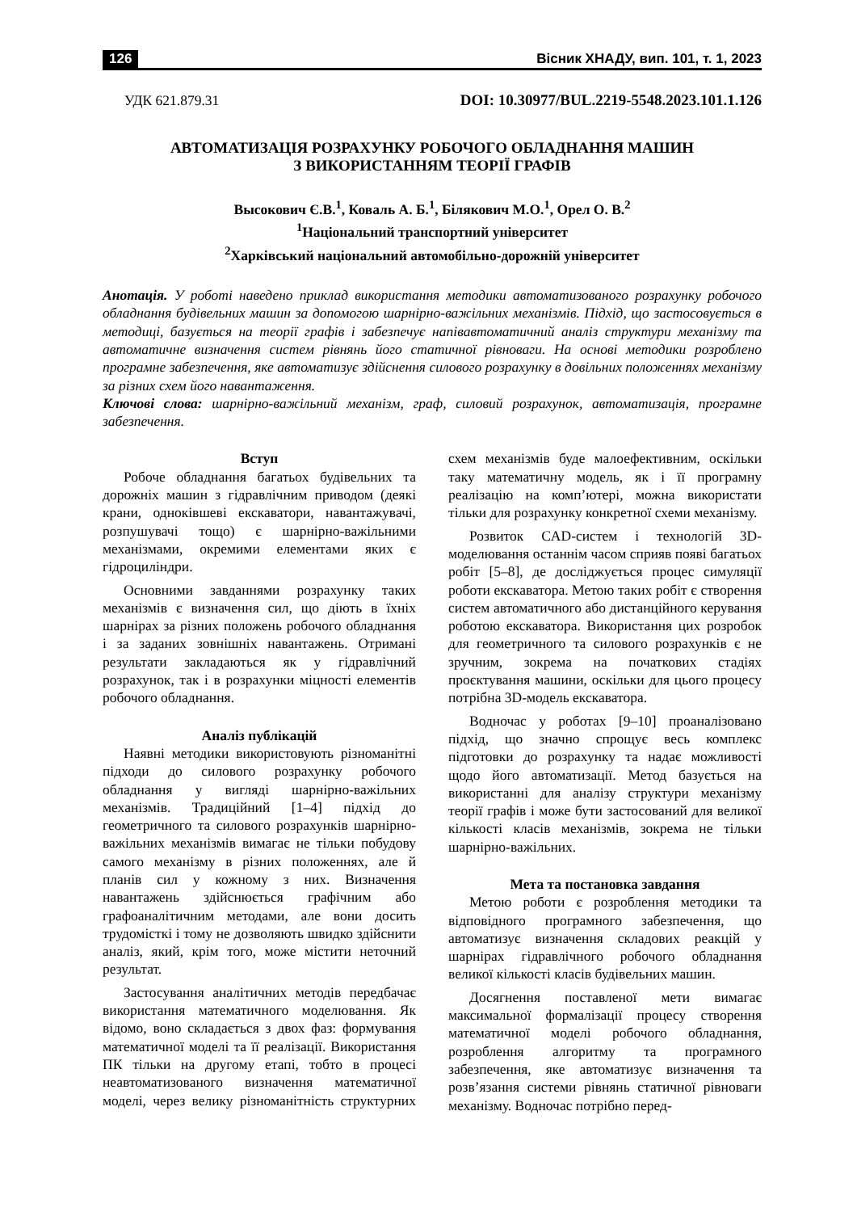126 Вісник ХНАДУ, вип. 101, т. 1, 2023
УДК 621.879.31 DOI: 10.30977/BUL.2219-5548.2023.101.1.126
АВТОМАТИЗАЦІЯ РОЗРАХУНКУ РОБОЧОГО ОБЛАДНАННЯ МАШИН
З ВИКОРИСТАННЯМ ТЕОРІЇ ГРАФІВ
Высокович Є.В.<sup>1</sup>, Коваль А. Б.<sup>1</sup>, Білякович М.О.<sup>1</sup>, Орел О. В.<sup>2</sup>
<sup>1</sup> Національний транспортний університет
<sup>2</sup> Харківський національний автомобільно-дорожній університет
Анотація. У роботі наведено приклад використання методики автоматизованого розрахунку робочого обладнання будівельних машин за допомогою шарнірно-важільних механізмів. Підхід, що застосовується в методиці, базується на теорії графів і забезпечує напівавтоматичний аналіз структури механізму та автоматичне визначення систем рівнянь його статичної рівноваги. На основі методики розроблено програмне забезпечення, яке автоматизує здійснення силового розрахунку в довільних положеннях механізму за різних схем його навантаження.
Ключові слова: шарнірно-важільний механізм, граф, силовий розрахунок, автоматизація, програмне забезпечення.
Вступ
Робоче обладнання багатьох будівельних та дорожніх машин з гідравлічним приводом (деякі крани, одноківшеві екскаватори, навантажувачі, розпушувачі тощо) є шарнірно-важільними механізмами, окремими елементами яких є гідроциліндри.
Основними завданнями розрахунку таких механізмів є визначення сил, що діють в їхніх шарнірах за різних положень робочого обладнання і за заданих зовнішніх навантажень. Отримані результати закладаються як у гідравлічний розрахунок, так і в розрахунки міцності елементів робочого обладнання.
Аналіз публікацій
Наявні методики використовують різноманітні підходи до силового розрахунку робочого обладнання у вигляді шарнірно-важільних механізмів. Традиційний [1–4] підхід до геометричного та силового розрахунків шарнірно-важільних механізмів вимагає не тільки побудову самого механізму в різних положеннях, але й планів сил у кожному з них. Визначення навантажень здійснюється графічним або графоаналітичним методами, але вони досить трудомісткі і тому не дозволяють швидко здійснити аналіз, який, крім того, може містити неточний результат.
Застосування аналітичних методів передбачає використання математичного моделювання. Як відомо, воно складається з двох фаз: формування математичної моделі та її реалізації. Використання ПК тільки на другому етапі, тобто в процесі неавтоматизованого визначення математичної моделі, через велику різноманітність структурних схем механізмів буде малоефективним, оскільки таку математичну модель, як і її програмну реалізацію на комп’ютері, можна використати тільки для розрахунку конкретної схеми механізму.
Розвиток CAD-систем і технологій 3D-моделювання останнім часом сприяв появі багатьох робіт [5–8], де досліджується процес симуляції роботи екскаватора. Метою таких робіт є створення систем автоматичного або дистанційного керування роботою екскаватора. Використання цих розробок для геометричного та силового розрахунків є не зручним, зокрема на початкових стадіях проєктування машини, оскільки для цього процесу потрібна 3D-модель екскаватора.
Водночас у роботах [9–10] проаналізовано підхід, що значно спрощує весь комплекс підготовки до розрахунку та надає можливості щодо його автоматизації. Метод базується на використанні для аналізу структури механізму теорії графів і може бути застосований для великої кількості класів механізмів, зокрема не тільки шарнірно-важільних.
Мета та постановка завдання
Метою роботи є розроблення методики та відповідного програмного забезпечення, що автоматизує визначення складових реакцій у шарнірах гідравлічного робочого обладнання великої кількості класів будівельних машин.
Досягнення поставленої мети вимагає максимальної формалізації процесу створення математичної моделі робочого обладнання, розроблення алгоритму та програмного забезпечення, яке автоматизує визначення та розв’язання системи рівнянь статичної рівноваги механізму. Водночас потрібно перед-